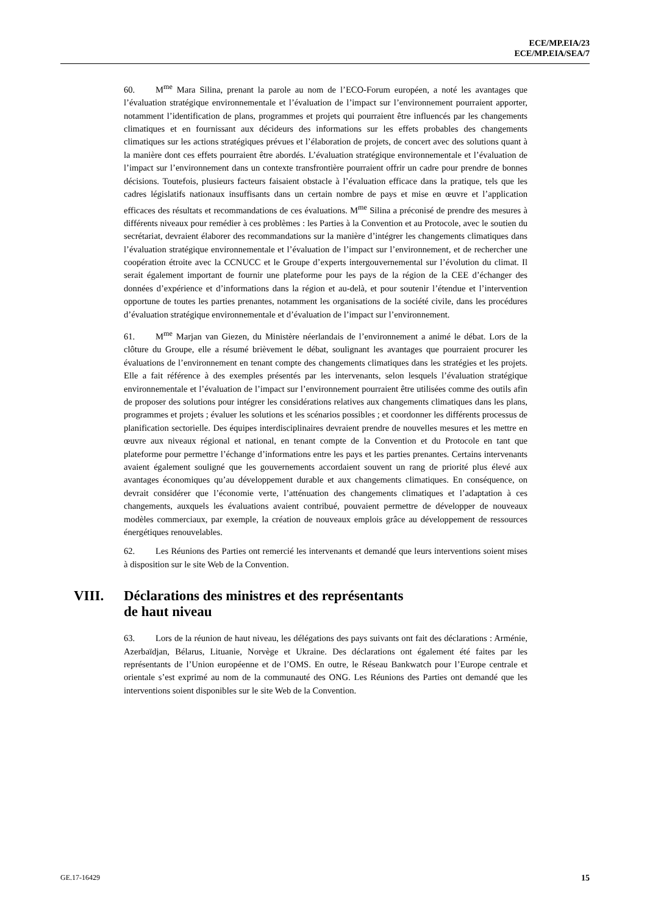ECE/MP.EIA/23
ECE/MP.EIA/SEA/7
60. M<sup>me</sup> Mara Silina, prenant la parole au nom de l’ECO-Forum européen, a noté les avantages que l’évaluation stratégique environnementale et l’évaluation de l’impact sur l’environnement pourraient apporter, notamment l’identification de plans, programmes et projets qui pourraient être influencés par les changements climatiques et en fournissant aux décideurs des informations sur les effets probables des changements climatiques sur les actions stratégiques prévues et l’élaboration de projets, de concert avec des solutions quant à la manière dont ces effets pourraient être abordés. L’évaluation stratégique environnementale et l’évaluation de l’impact sur l’environnement dans un contexte transfrontière pourraient offrir un cadre pour prendre de bonnes décisions. Toutefois, plusieurs facteurs faisaient obstacle à l’évaluation efficace dans la pratique, tels que les cadres législatifs nationaux insuffisants dans un certain nombre de pays et mise en œuvre et l’application efficaces des résultats et recommandations de ces évaluations. M<sup>me</sup> Silina a préconisé de prendre des mesures à différents niveaux pour remédier à ces problèmes : les Parties à la Convention et au Protocole, avec le soutien du secrétariat, devraient élaborer des recommandations sur la manière d’intégrer les changements climatiques dans l’évaluation stratégique environnementale et l’évaluation de l’impact sur l’environnement, et de rechercher une coopération étroite avec la CCNUCC et le Groupe d’experts intergouvernemental sur l’évolution du climat. Il serait également important de fournir une plateforme pour les pays de la région de la CEE d’échanger des données d’expérience et d’informations dans la région et au-delà, et pour soutenir l’étendue et l’intervention opportune de toutes les parties prenantes, notamment les organisations de la société civile, dans les procédures d’évaluation stratégique environnementale et d’évaluation de l’impact sur l’environnement.
61. M<sup>me</sup> Marjan van Giezen, du Ministère néerlandais de l’environnement a animé le débat. Lors de la clôture du Groupe, elle a résumé brièvement le débat, soulignant les avantages que pourraient procurer les évaluations de l’environnement en tenant compte des changements climatiques dans les stratégies et les projets. Elle a fait référence à des exemples présentés par les intervenants, selon lesquels l’évaluation stratégique environnementale et l’évaluation de l’impact sur l’environnement pourraient être utilisées comme des outils afin de proposer des solutions pour intégrer les considérations relatives aux changements climatiques dans les plans, programmes et projets ; évaluer les solutions et les scénarios possibles ; et coordonner les différents processus de planification sectorielle. Des équipes interdisciplinaires devraient prendre de nouvelles mesures et les mettre en œuvre aux niveaux régional et national, en tenant compte de la Convention et du Protocole en tant que plateforme pour permettre l’échange d’informations entre les pays et les parties prenantes. Certains intervenants avaient également souligné que les gouvernements accordaient souvent un rang de priorité plus élevé aux avantages économiques qu’au développement durable et aux changements climatiques. En conséquence, on devrait considérer que l’économie verte, l’atténuation des changements climatiques et l’adaptation à ces changements, auxquels les évaluations avaient contribué, pouvaient permettre de développer de nouveaux modèles commerciaux, par exemple, la création de nouveaux emplois grâce au développement de ressources énergétiques renouvelables.
62. Les Réunions des Parties ont remercié les intervenants et demandé que leurs interventions soient mises à disposition sur le site Web de la Convention.
VIII. Déclarations des ministres et des représentants
de haut niveau
63. Lors de la réunion de haut niveau, les délégations des pays suivants ont fait des déclarations : Arménie, Azerbaïdjan, Bélarus, Lituanie, Norvège et Ukraine. Des déclarations ont également été faites par les représentants de l’Union européenne et de l’OMS. En outre, le Réseau Bankwatch pour l’Europe centrale et orientale s’est exprimé au nom de la communauté des ONG. Les Réunions des Parties ont demandé que les interventions soient disponibles sur le site Web de la Convention.
GE.17-16429 15